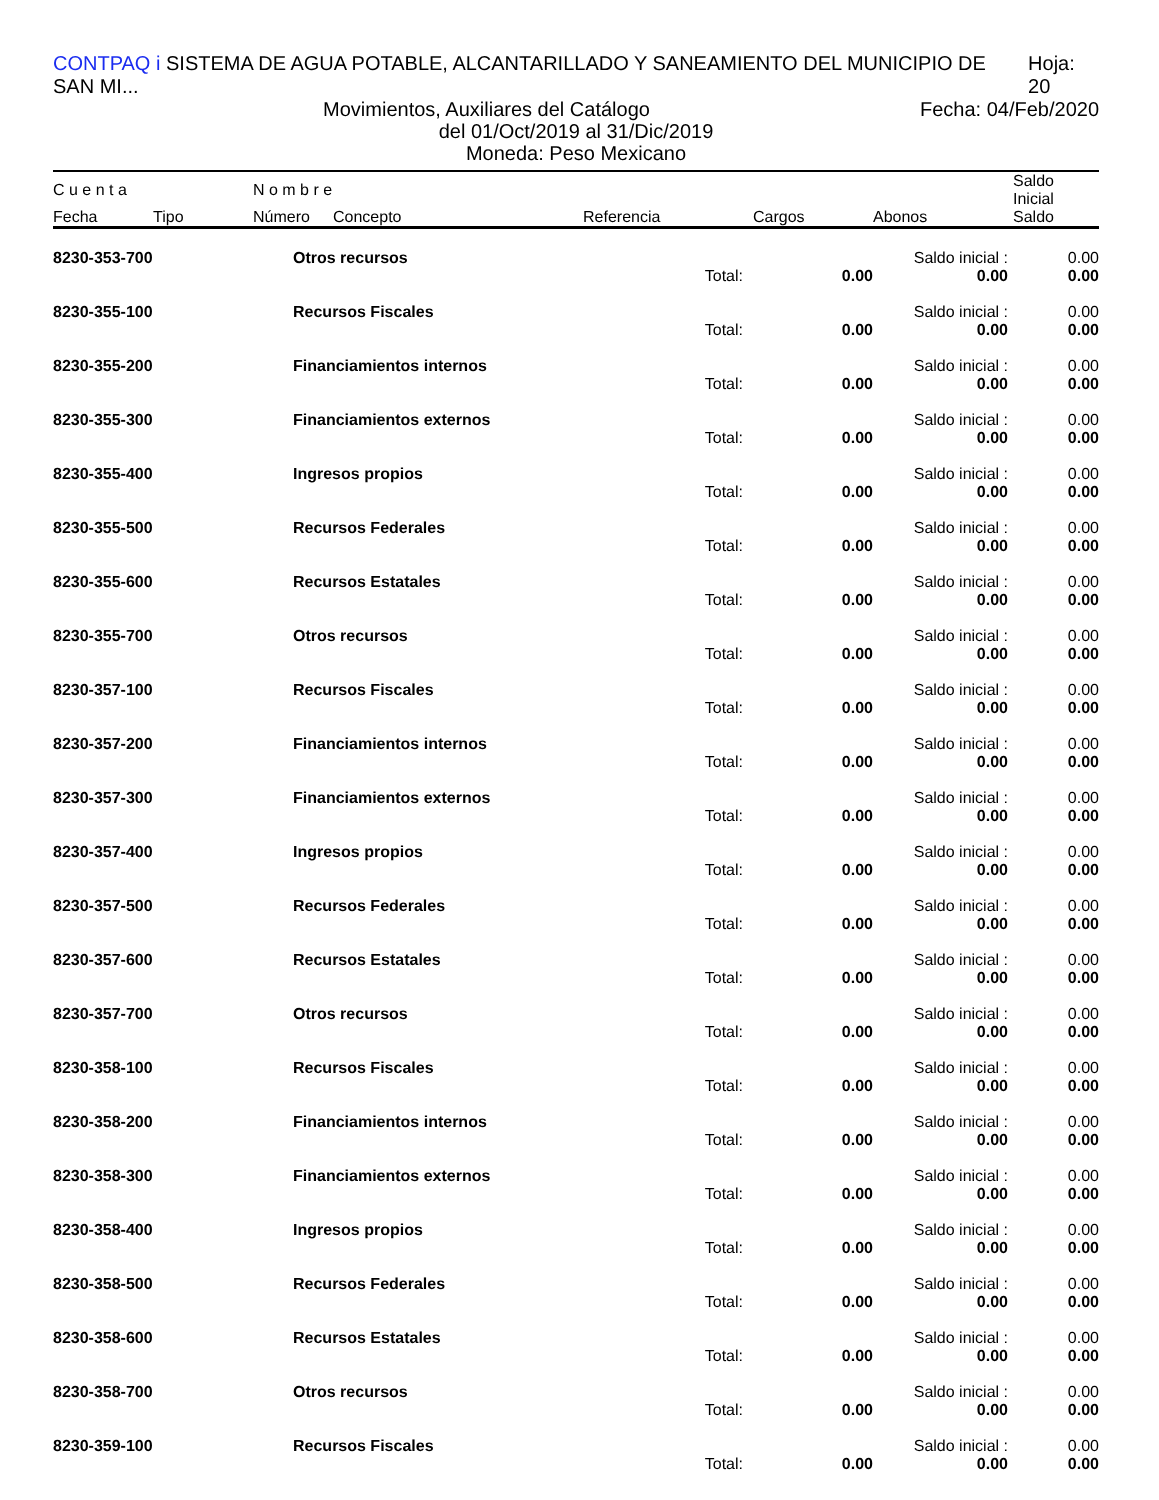CONTPAQ i SISTEMA DE AGUA POTABLE, ALCANTARILLADO Y SANEAMIENTO DEL MUNICIPIO DE SAN MI... Hoja: 20
Movimientos, Auxiliares del Catálogo Fecha: 04/Feb/2020
del 01/Oct/2019 al 31/Dic/2019
Moneda: Peso Mexicano
| C u e n t a | | N o m b r e | | | | | Saldo Inicial |
| --- | --- | --- | --- | --- | --- | --- | --- |
| Fecha | Tipo | Número | Concepto | Referencia | Cargos | Abonos | Saldo |
| 8230-353-700 | Otros recursos | | | Saldo inicial : | 0.00 |
| | | Total: | 0.00 | 0.00 | 0.00 |
| 8230-355-100 | Recursos Fiscales | | | Saldo inicial : | 0.00 |
| | | Total: | 0.00 | 0.00 | 0.00 |
| 8230-355-200 | Financiamientos internos | | | Saldo inicial : | 0.00 |
| | | Total: | 0.00 | 0.00 | 0.00 |
| 8230-355-300 | Financiamientos externos | | | Saldo inicial : | 0.00 |
| | | Total: | 0.00 | 0.00 | 0.00 |
| 8230-355-400 | Ingresos propios | | | Saldo inicial : | 0.00 |
| | | Total: | 0.00 | 0.00 | 0.00 |
| 8230-355-500 | Recursos Federales | | | Saldo inicial : | 0.00 |
| | | Total: | 0.00 | 0.00 | 0.00 |
| 8230-355-600 | Recursos Estatales | | | Saldo inicial : | 0.00 |
| | | Total: | 0.00 | 0.00 | 0.00 |
| 8230-355-700 | Otros recursos | | | Saldo inicial : | 0.00 |
| | | Total: | 0.00 | 0.00 | 0.00 |
| 8230-357-100 | Recursos Fiscales | | | Saldo inicial : | 0.00 |
| | | Total: | 0.00 | 0.00 | 0.00 |
| 8230-357-200 | Financiamientos internos | | | Saldo inicial : | 0.00 |
| | | Total: | 0.00 | 0.00 | 0.00 |
| 8230-357-300 | Financiamientos externos | | | Saldo inicial : | 0.00 |
| | | Total: | 0.00 | 0.00 | 0.00 |
| 8230-357-400 | Ingresos propios | | | Saldo inicial : | 0.00 |
| | | Total: | 0.00 | 0.00 | 0.00 |
| 8230-357-500 | Recursos Federales | | | Saldo inicial : | 0.00 |
| | | Total: | 0.00 | 0.00 | 0.00 |
| 8230-357-600 | Recursos Estatales | | | Saldo inicial : | 0.00 |
| | | Total: | 0.00 | 0.00 | 0.00 |
| 8230-357-700 | Otros recursos | | | Saldo inicial : | 0.00 |
| | | Total: | 0.00 | 0.00 | 0.00 |
| 8230-358-100 | Recursos Fiscales | | | Saldo inicial : | 0.00 |
| | | Total: | 0.00 | 0.00 | 0.00 |
| 8230-358-200 | Financiamientos internos | | | Saldo inicial : | 0.00 |
| | | Total: | 0.00 | 0.00 | 0.00 |
| 8230-358-300 | Financiamientos externos | | | Saldo inicial : | 0.00 |
| | | Total: | 0.00 | 0.00 | 0.00 |
| 8230-358-400 | Ingresos propios | | | Saldo inicial : | 0.00 |
| | | Total: | 0.00 | 0.00 | 0.00 |
| 8230-358-500 | Recursos Federales | | | Saldo inicial : | 0.00 |
| | | Total: | 0.00 | 0.00 | 0.00 |
| 8230-358-600 | Recursos Estatales | | | Saldo inicial : | 0.00 |
| | | Total: | 0.00 | 0.00 | 0.00 |
| 8230-358-700 | Otros recursos | | | Saldo inicial : | 0.00 |
| | | Total: | 0.00 | 0.00 | 0.00 |
| 8230-359-100 | Recursos Fiscales | | | Saldo inicial : | 0.00 |
| | | Total: | 0.00 | 0.00 | 0.00 |